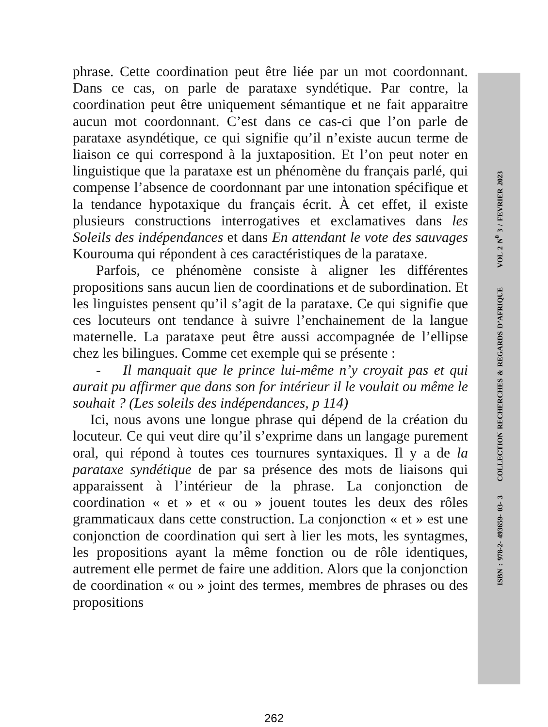phrase. Cette coordination peut être liée par un mot coordonnant. Dans ce cas, on parle de parataxe syndétique. Par contre, la coordination peut être uniquement sémantique et ne fait apparaitre aucun mot coordonnant. C’est dans ce cas-ci que l’on parle de parataxe asyndétique, ce qui signifie qu’il n’existe aucun terme de liaison ce qui correspond à la juxtaposition. Et l’on peut noter en linguistique que la parataxe est un phénomène du français parlé, qui compense l’absence de coordonnant par une intonation spécifique et la tendance hypotaxique du français écrit. À cet effet, il existe plusieurs constructions interrogatives et exclamatives dans les Soleils des indépendances et dans En attendant le vote des sauvages Kourouma qui répondent à ces caractéristiques de la parataxe.
Parfois, ce phénomène consiste à aligner les différentes propositions sans aucun lien de coordinations et de subordination. Et les linguistes pensent qu’il s’agit de la parataxe. Ce qui signifie que ces locuteurs ont tendance à suivre l’enchainement de la langue maternelle. La parataxe peut être aussi accompagnée de l’ellipse chez les bilingues. Comme cet exemple qui se présente :
- Il manquait que le prince lui-même n’y croyait pas et qui aurait pu affirmer que dans son for intérieur il le voulait ou même le souhait ? (Les soleils des indépendances, p 114)
Ici, nous avons une longue phrase qui dépend de la création du locuteur. Ce qui veut dire qu’il s’exprime dans un langage purement oral, qui répond à toutes ces tournures syntaxiques. Il y a de la parataxe syndétique de par sa présence des mots de liaisons qui apparaissent à l’intérieur de la phrase. La conjonction de coordination « et » et « ou » jouent toutes les deux des rôles grammaticaux dans cette construction. La conjonction « et » est une conjonction de coordination qui sert à lier les mots, les syntagmes, les propositions ayant la même fonction ou de rôle identiques, autrement elle permet de faire une addition. Alors que la conjonction de coordination « ou » joint des termes, membres de phrases ou des propositions
ISBN : 978-2- 493659- 03- 3 COLLECTION RECHERCHES & REGARDS D’AFRIQUE VOL 2 N<sup>0</sup> 3 / FEVRIER 2023
262